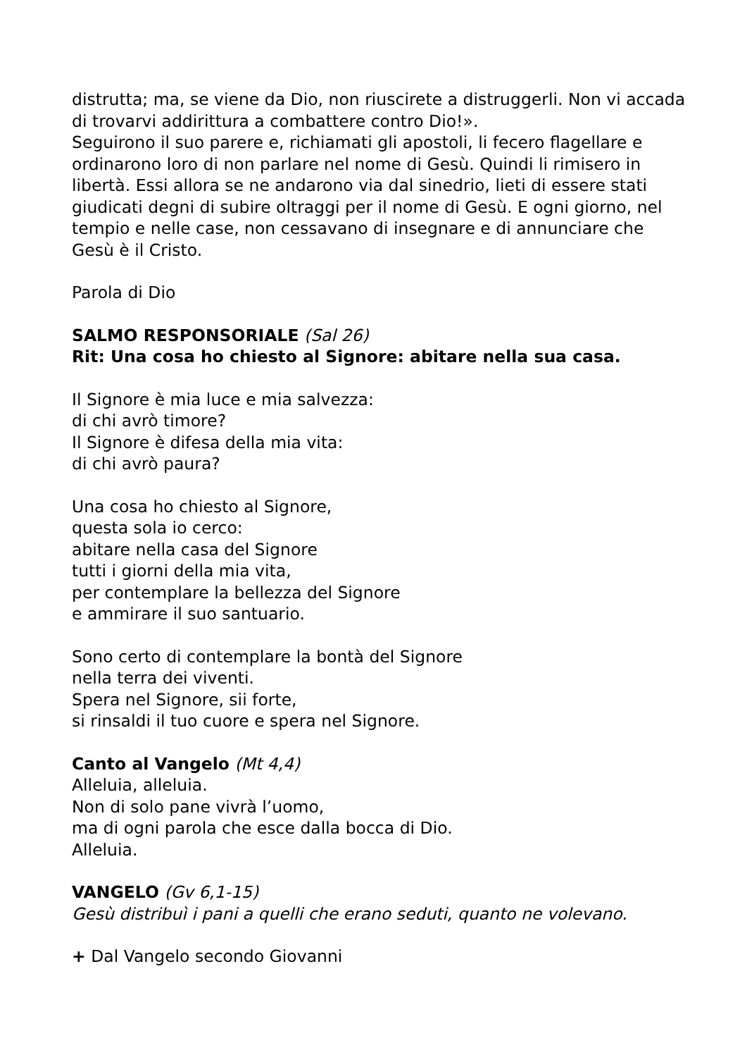distrutta; ma, se viene da Dio, non riuscirete a distruggerli. Non vi accada di trovarvi addirittura a combattere contro Dio!».
Seguirono il suo parere e, richiamati gli apostoli, li fecero flagellare e ordinarono loro di non parlare nel nome di Gesù. Quindi li rimisero in libertà. Essi allora se ne andarono via dal sinedrio, lieti di essere stati giudicati degni di subire oltraggi per il nome di Gesù. E ogni giorno, nel tempio e nelle case, non cessavano di insegnare e di annunciare che Gesù è il Cristo.
Parola di Dio
SALMO RESPONSORIALE (Sal 26)
Rit: Una cosa ho chiesto al Signore: abitare nella sua casa.
Il Signore è mia luce e mia salvezza:
di chi avrò timore?
Il Signore è difesa della mia vita:
di chi avrò paura?
Una cosa ho chiesto al Signore,
questa sola io cerco:
abitare nella casa del Signore
tutti i giorni della mia vita,
per contemplare la bellezza del Signore
e ammirare il suo santuario.
Sono certo di contemplare la bontà del Signore
nella terra dei viventi.
Spera nel Signore, sii forte,
si rinsaldi il tuo cuore e spera nel Signore.
Canto al Vangelo (Mt 4,4)
Alleluia, alleluia.
Non di solo pane vivrà l’uomo,
ma di ogni parola che esce dalla bocca di Dio.
Alleluia.
VANGELO (Gv 6,1-15)
Gesù distribuì i pani a quelli che erano seduti, quanto ne volevano.
+ Dal Vangelo secondo Giovanni